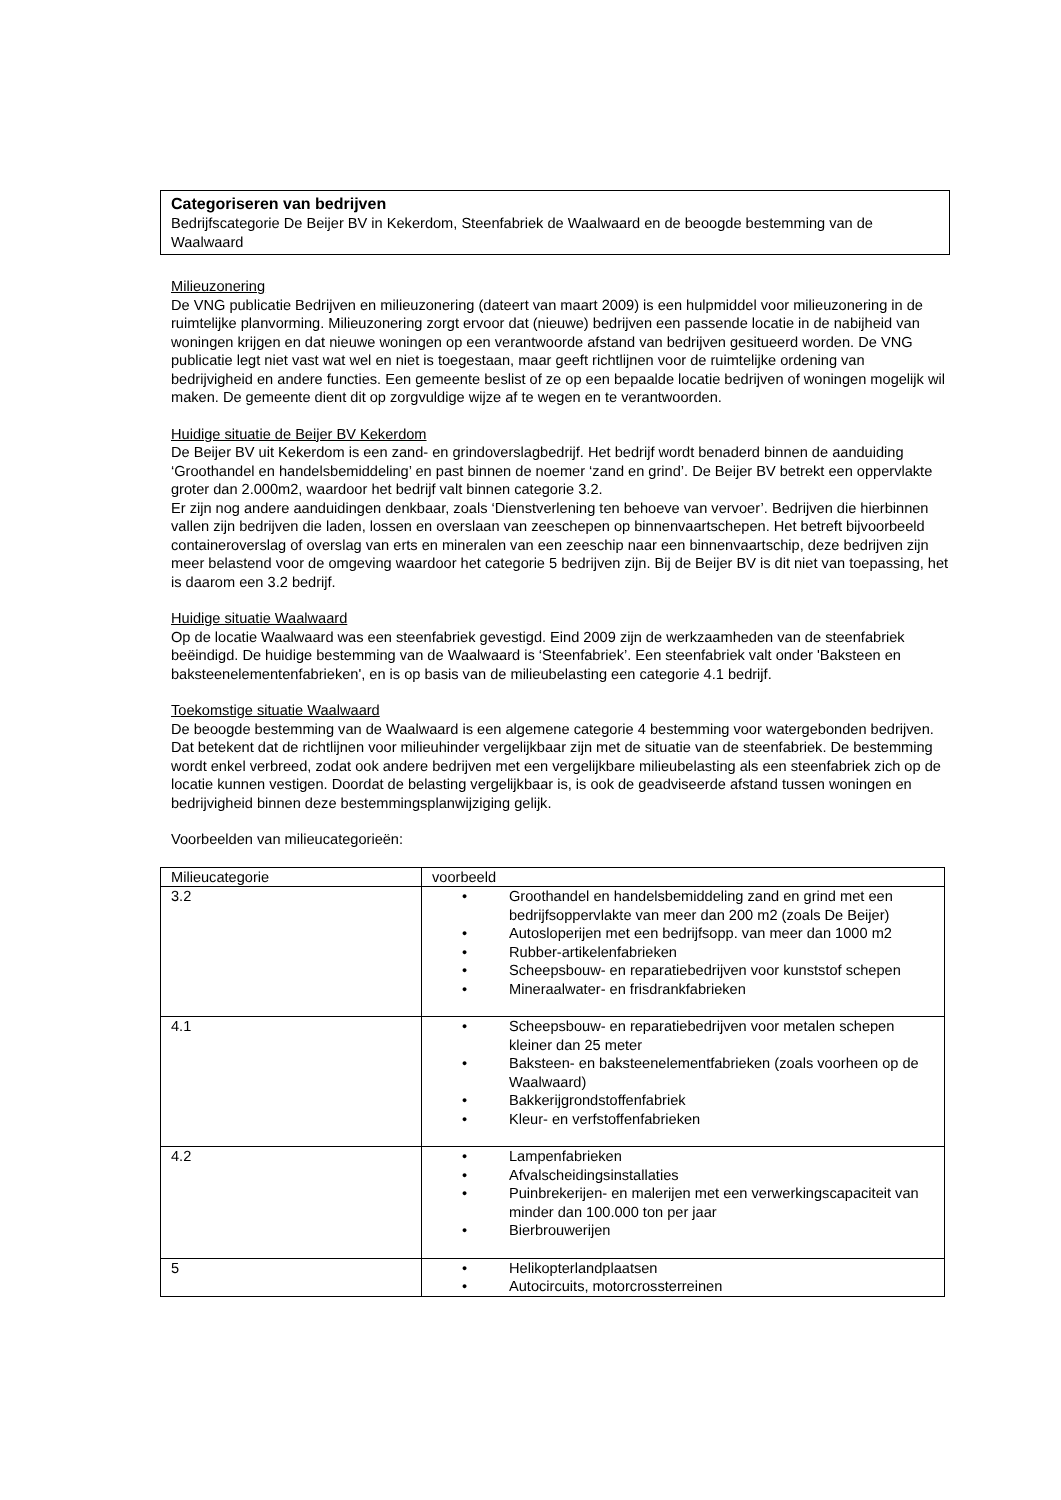Categoriseren van bedrijven
Bedrijfscategorie De Beijer BV in Kekerdom, Steenfabriek de Waalwaard en de beoogde bestemming van de Waalwaard
Milieuzonering
De VNG publicatie Bedrijven en milieuzonering (dateert van maart 2009) is een hulpmiddel voor milieuzonering in de ruimtelijke planvorming. Milieuzonering zorgt ervoor dat (nieuwe) bedrijven een passende locatie in de nabijheid van woningen krijgen en dat nieuwe woningen op een verantwoorde afstand van bedrijven gesitueerd worden. De VNG publicatie legt niet vast wat wel en niet is toegestaan, maar geeft richtlijnen voor de ruimtelijke ordening van bedrijvigheid en andere functies. Een gemeente beslist of ze op een bepaalde locatie bedrijven of woningen mogelijk wil maken. De gemeente dient dit op zorgvuldige wijze af te wegen en te verantwoorden.
Huidige situatie de Beijer BV Kekerdom
De Beijer BV uit Kekerdom is een zand- en grindoverslagbedrijf. Het bedrijf wordt benaderd binnen de aanduiding ‘Groothandel en handelsbemiddeling’ en past binnen de noemer ‘zand en grind’. De Beijer BV betrekt een oppervlakte groter dan 2.000m2, waardoor het bedrijf valt binnen categorie 3.2.
Er zijn nog andere aanduidingen denkbaar, zoals ‘Dienstverlening ten behoeve van vervoer’. Bedrijven die hierbinnen vallen zijn bedrijven die laden, lossen en overslaan van zeeschepen op binnenvaartschepen. Het betreft bijvoorbeeld containeroverslag of overslag van erts en mineralen van een zeeschip naar een binnenvaartschip, deze bedrijven zijn meer belastend voor de omgeving waardoor het categorie 5 bedrijven zijn. Bij de Beijer BV is dit niet van toepassing, het is daarom een 3.2 bedrijf.
Huidige situatie Waalwaard
Op de locatie Waalwaard was een steenfabriek gevestigd. Eind 2009 zijn de werkzaamheden van de steenfabriek beëindigd. De huidige bestemming van de Waalwaard is ‘Steenfabriek’. Een steenfabriek valt onder 'Baksteen en baksteenelementenfabrieken', en is op basis van de milieubelasting een categorie 4.1 bedrijf.
Toekomstige situatie Waalwaard
De beoogde bestemming van de Waalwaard is een algemene categorie 4 bestemming voor watergebonden bedrijven. Dat betekent dat de richtlijnen voor milieuhinder vergelijkbaar zijn met de situatie van de steenfabriek. De bestemming wordt enkel verbreed, zodat ook andere bedrijven met een vergelijkbare milieubelasting als een steenfabriek zich op de locatie kunnen vestigen. Doordat de belasting vergelijkbaar is, is ook de geadviseerde afstand tussen woningen en bedrijvigheid binnen deze bestemmingsplanwijziging gelijk.
Voorbeelden van milieucategorieën:
| Milieucategorie | voorbeeld |
| 3.2 | • Groothandel en handelsbemiddeling zand en grind met een bedrijfsoppervlakte van meer dan 200 m2 (zoals De Beijer) • Autosloperijen met een bedrijfsopp. van meer dan 1000 m2 • Rubber-artikelenfabrieken • Scheepsbouw- en reparatiebedrijven voor kunststof schepen • Mineraalwater- en frisdrankfabrieken |
| 4.1 | • Scheepsbouw- en reparatiebedrijven voor metalen schepen kleiner dan 25 meter • Baksteen- en baksteenelementfabrieken (zoals voorheen op de Waalwaard) • Bakkerijgrondstoffenfabriek • Kleur- en verfstoffenfabrieken |
| 4.2 | • Lampenfabrieken • Afvalscheidingsinstallaties • Puinbrekerijen- en malerijen met een verwerkingscapaciteit van minder dan 100.000 ton per jaar • Bierbrouwerijen |
| 5 | • Helikopterlandplaatsen • Autocircuits, motorcrossterreinen |